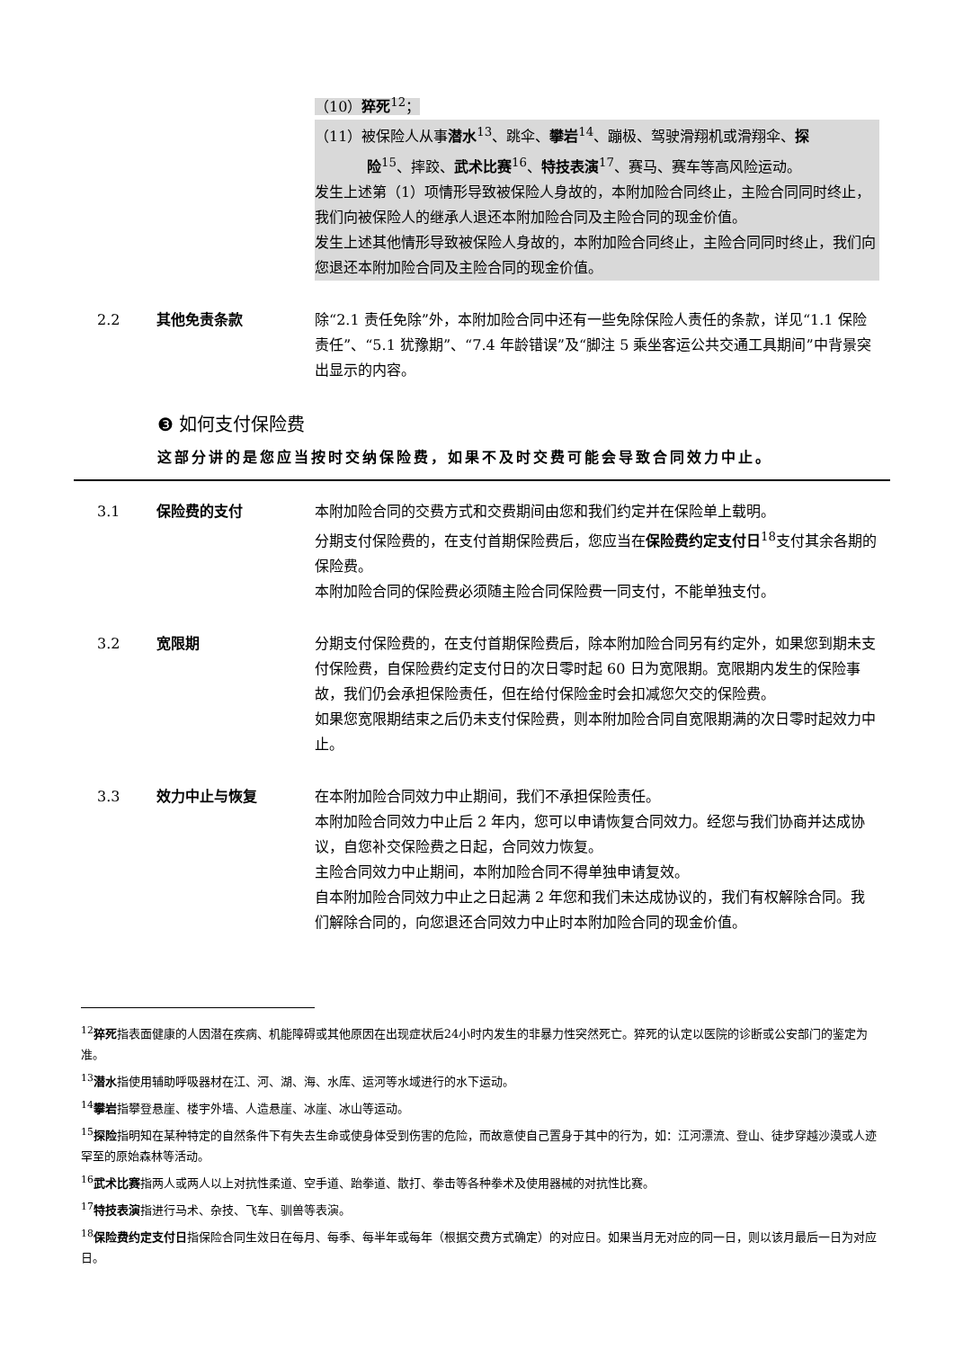（10）猝死<sup>12</sup>；
（11）被保险人从事潜水<sup>13</sup>、跳伞、攀岩<sup>14</sup>、蹦极、驾驶滑翔机或滑翔伞、探
险<sup>15</sup>、摔跤、武术比赛<sup>16</sup>、特技表演<sup>17</sup>、赛马、赛车等高风险运动。
发生上述第（1）项情形导致被保险人身故的，本附加险合同终止，主险合同同时终止，我们向被保险人的继承人退还本附加险合同及主险合同的现金价值。
发生上述其他情形导致被保险人身故的，本附加险合同终止，主险合同同时终止，我们向您退还本附加险合同及主险合同的现金价值。
2.2 其他免责条款 除“2.1 责任免除”外，本附加险合同中还有一些免除保险人责任的条款，详见“1.1 保险责任”、“5.1 犹豫期”、“7.4 年龄错误”及“脚注 5 乘坐客运公共交通工具期间”中背景突出显示的内容。
❸ 如何支付保险费
这部分讲的是您应当按时交纳保险费，如果不及时交费可能会导致合同效力中止。
3.1 保险费的支付 本附加险合同的交费方式和交费期间由您和我们约定并在保险单上载明。
分期支付保险费的，在支付首期保险费后，您应当在保险费约定支付日<sup>18</sup>支付其余各期的保险费。
本附加险合同的保险费必须随主险合同保险费一同支付，不能单独支付。
3.2 宽限期 分期支付保险费的，在支付首期保险费后，除本附加险合同另有约定外，如果您到期未支付保险费，自保险费约定支付日的次日零时起 60 日为宽限期。宽限期内发生的保险事故，我们仍会承担保险责任，但在给付保险金时会扣减您欠交的保险费。
如果您宽限期结束之后仍未支付保险费，则本附加险合同自宽限期满的次日零时起效力中止。
3.3 效力中止与恢复 在本附加险合同效力中止期间，我们不承担保险责任。
本附加险合同效力中止后 2 年内，您可以申请恢复合同效力。经您与我们协商并达成协议，自您补交保险费之日起，合同效力恢复。
主险合同效力中止期间，本附加险合同不得单独申请复效。
自本附加险合同效力中止之日起满 2 年您和我们未达成协议的，我们有权解除合同。我们解除合同的，向您退还合同效力中止时本附加险合同的现金价值。
<sup>12</sup> 猝死指表面健康的人因潜在疾病、机能障碍或其他原因在出现症状后24小时内发生的非暴力性突然死亡。猝死的认定以医院的诊断或公安部门的鉴定为准。
<sup>13</sup> 潜水指使用辅助呼吸器材在江、河、湖、海、水库、运河等水域进行的水下运动。
<sup>14</sup> 攀岩指攀登悬崖、楼宇外墙、人造悬崖、冰崖、冰山等运动。
<sup>15</sup> 探险指明知在某种特定的自然条件下有失去生命或使身体受到伤害的危险，而故意使自己置身于其中的行为，如：江河漂流、登山、徒步穿越沙漠或人迹罕至的原始森林等活动。
<sup>16</sup> 武术比赛指两人或两人以上对抗性柔道、空手道、跆拳道、散打、拳击等各种拳术及使用器械的对抗性比赛。
<sup>17</sup> 特技表演指进行马术、杂技、飞车、驯兽等表演。
<sup>18</sup> 保险费约定支付日指保险合同生效日在每月、每季、每半年或每年（根据交费方式确定）的对应日。如果当月无对应的同一日，则以该月最后一日为对应日。